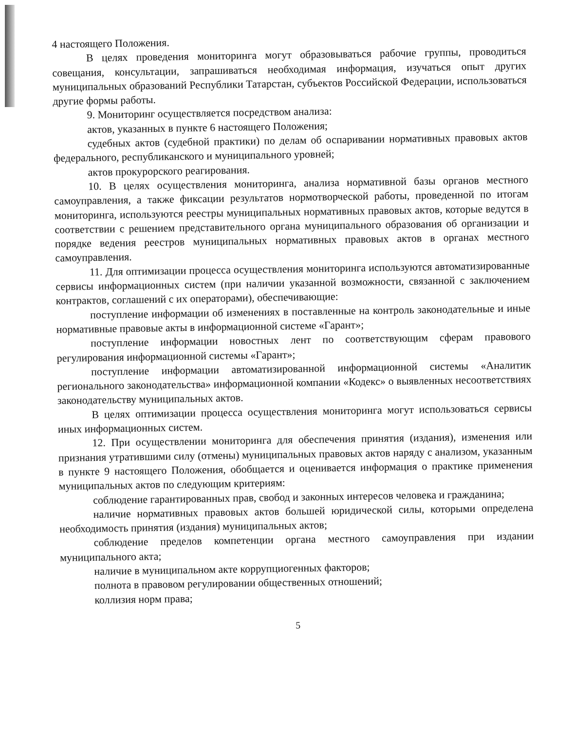4 настоящего Положения.
В целях проведения мониторинга могут образовываться рабочие группы, проводиться совещания, консультации, запрашиваться необходимая информация, изучаться опыт других муниципальных образований Республики Татарстан, субъектов Российской Федерации, использоваться другие формы работы.
9. Мониторинг осуществляется посредством анализа:
актов, указанных в пункте 6 настоящего Положения;
судебных актов (судебной практики) по делам об оспаривании нормативных правовых актов федерального, республиканского и муниципального уровней;
актов прокурорского реагирования.
10. В целях осуществления мониторинга, анализа нормативной базы органов местного самоуправления, а также фиксации результатов нормотворческой работы, проведенной по итогам мониторинга, используются реестры муниципальных нормативных правовых актов, которые ведутся в соответствии с решением представительного органа муниципального образования об организации и порядке ведения реестров муниципальных нормативных правовых актов в органах местного самоуправления.
11. Для оптимизации процесса осуществления мониторинга используются автоматизированные сервисы информационных систем (при наличии указанной возможности, связанной с заключением контрактов, соглашений с их операторами), обеспечивающие:
поступление информации об изменениях в поставленные на контроль законодательные и иные нормативные правовые акты в информационной системе «Гарант»;
поступление информации новостных лент по соответствующим сферам правового регулирования информационной системы «Гарант»;
поступление информации автоматизированной информационной системы «Аналитик регионального законодательства» информационной компании «Кодекс» о выявленных несоответствиях законодательству муниципальных актов.
В целях оптимизации процесса осуществления мониторинга могут использоваться сервисы иных информационных систем.
12. При осуществлении мониторинга для обеспечения принятия (издания), изменения или признания утратившими силу (отмены) муниципальных правовых актов наряду с анализом, указанным в пункте 9 настоящего Положения, обобщается и оценивается информация о практике применения муниципальных актов по следующим критериям:
соблюдение гарантированных прав, свобод и законных интересов человека и гражданина;
наличие нормативных правовых актов большей юридической силы, которыми определена необходимость принятия (издания) муниципальных актов;
соблюдение пределов компетенции органа местного самоуправления при издании муниципального акта;
наличие в муниципальном акте коррупциогенных факторов;
полнота в правовом регулировании общественных отношений;
коллизия норм права;
5